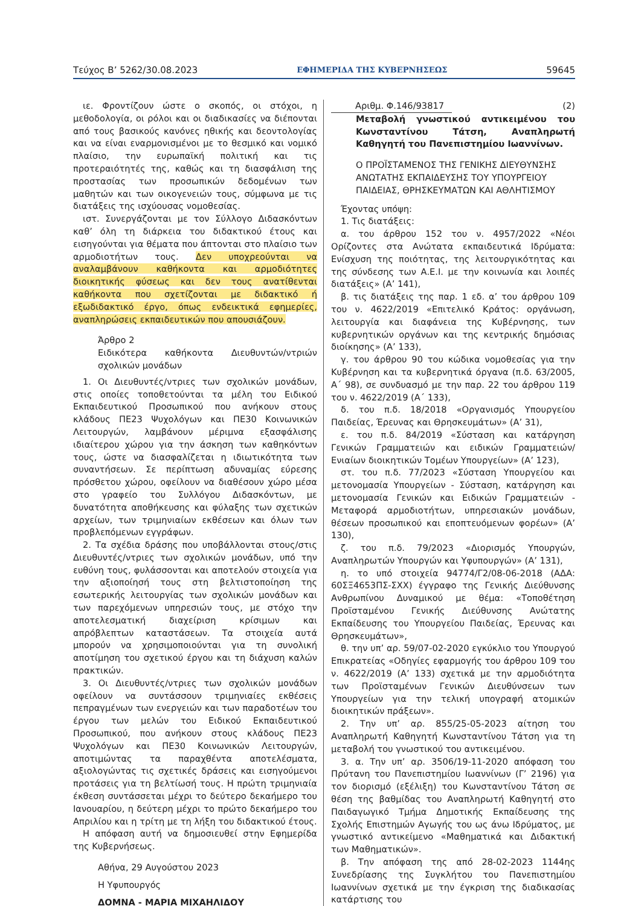Τεύχος Β’ 5262/30.08.2023 ΕΦΗΜΕΡΙΔΑ ΤΗΣ ΚΥΒΕΡΝΗΣΕΩΣ 59645
ιε. Φροντίζουν ώστε ο σκοπός, οι στόχοι, η μεθοδολογία, οι ρόλοι και οι διαδικασίες να διέπονται από τους βασικούς κανόνες ηθικής και δεοντολογίας και να είναι εναρμονισμένοι με το θεσμικό και νομικό πλαίσιο, την ευρωπαϊκή πολιτική και τις προτεραιότητές της, καθώς και τη διασφάλιση της προστασίας των προσωπικών δεδομένων των μαθητών και των οικογενειών τους, σύμφωνα με τις διατάξεις της ισχύουσας νομοθεσίας.
ιστ. Συνεργάζονται με τον Σύλλογο Διδασκόντων καθ’ όλη τη διάρκεια του διδακτικού έτους και εισηγούνται για θέματα που άπτονται στο πλαίσιο των αρμοδιοτήτων τους. Δεν υποχρεούνται να αναλαμβάνουν καθήκοντα και αρμοδιότητες διοικητικής φύσεως και δεν τους ανατίθενται καθήκοντα που σχετίζονται με διδακτικό ή εξωδιδακτικό έργο, όπως ενδεικτικά εφημερίες, αναπληρώσεις εκπαιδευτικών που απουσιάζουν.
Άρθρο 2
Ειδικότερα καθήκοντα Διευθυντών/ντριών σχολικών μονάδων
1. Οι Διευθυντές/ντριες των σχολικών μονάδων, στις οποίες τοποθετούνται τα μέλη του Ειδικού Εκπαιδευτικού Προσωπικού που ανήκουν στους κλάδους ΠΕ23 Ψυχολόγων και ΠΕ30 Κοινωνικών Λειτουργών, λαμβάνουν μέριμνα εξασφάλισης ιδιαίτερου χώρου για την άσκηση των καθηκόντων τους, ώστε να διασφαλίζεται η ιδιωτικότητα των συναντήσεων. Σε περίπτωση αδυναμίας εύρεσης πρόσθετου χώρου, οφείλουν να διαθέσουν χώρο μέσα στο γραφείο του Συλλόγου Διδασκόντων, με δυνατότητα αποθήκευσης και φύλαξης των σχετικών αρχείων, των τριμηνιαίων εκθέσεων και όλων των προβλεπόμενων εγγράφων.
2. Τα σχέδια δράσης που υποβάλλονται στους/στις Διευθυντές/ντριες των σχολικών μονάδων, υπό την ευθύνη τους, φυλάσσονται και αποτελούν στοιχεία για την αξιοποίησή τους στη βελτιστοποίηση της εσωτερικής λειτουργίας των σχολικών μονάδων και των παρεχόμενων υπηρεσιών τους, με στόχο την αποτελεσματική διαχείριση κρίσιμων και απρόβλεπτων καταστάσεων. Τα στοιχεία αυτά μπορούν να χρησιμοποιούνται για τη συνολική αποτίμηση του σχετικού έργου και τη διάχυση καλών πρακτικών.
3. Οι Διευθυντές/ντριες των σχολικών μονάδων οφείλουν να συντάσσουν τριμηνιαίες εκθέσεις πεπραγμένων των ενεργειών και των παραδοτέων του έργου των μελών του Ειδικού Εκπαιδευτικού Προσωπικού, που ανήκουν στους κλάδους ΠΕ23 Ψυχολόγων και ΠΕ30 Κοινωνικών Λειτουργών, αποτιμώντας τα παραχθέντα αποτελέσματα, αξιολογώντας τις σχετικές δράσεις και εισηγούμενοι προτάσεις για τη βελτίωσή τους. Η πρώτη τριμηνιαία έκθεση συντάσσεται μέχρι το δεύτερο δεκαήμερο του Ιανουαρίου, η δεύτερη μέχρι το πρώτο δεκαήμερο του Απριλίου και η τρίτη με τη λήξη του διδακτικού έτους.
Η απόφαση αυτή να δημοσιευθεί στην Εφημερίδα της Κυβερνήσεως.
Αθήνα, 29 Αυγούστου 2023
Η Υφυπουργός
ΔΟΜΝΑ - ΜΑΡΙΑ ΜΙΧΑΗΛΙΔΟΥ
Αριθμ. Φ.146/93817 (2)
Μεταβολή γνωστικού αντικειμένου του Κωνσταντίνου Τάτση, Αναπληρωτή Καθηγητή του Πανεπιστημίου Ιωαννίνων.
Ο ΠΡΟΪΣΤΑΜΕΝΟΣ ΤΗΣ ΓΕΝΙΚΗΣ ΔΙΕΥΘΥΝΣΗΣ ΑΝΩΤΑΤΗΣ ΕΚΠΑΙΔΕΥΣΗΣ ΤΟΥ ΥΠΟΥΡΓΕΙΟΥ ΠΑΙΔΕΙΑΣ, ΘΡΗΣΚΕΥΜΑΤΩΝ ΚΑΙ ΑΘΛΗΤΙΣΜΟΥ
Έχοντας υπόψη:
1. Τις διατάξεις:
α. του άρθρου 152 του ν. 4957/2022 «Νέοι Ορίζοντες στα Ανώτατα εκπαιδευτικά Ιδρύματα: Ενίσχυση της ποιότητας, της λειτουργικότητας και της σύνδεσης των Α.Ε.Ι. με την κοινωνία και λοιπές διατάξεις» (Α’ 141),
β. τις διατάξεις της παρ. 1 εδ. α’ του άρθρου 109 του ν. 4622/2019 «Επιτελικό Κράτος: οργάνωση, λειτουργία και διαφάνεια της Κυβέρνησης, των κυβερνητικών οργάνων και της κεντρικής δημόσιας διοίκησης» (Α’ 133),
γ. του άρθρου 90 του κώδικα νομοθεσίας για την Κυβέρνηση και τα κυβερνητικά όργανα (π.δ. 63/2005, Α΄ 98), σε συνδυασμό με την παρ. 22 του άρθρου 119 του ν. 4622/2019 (Α΄ 133),
δ. του π.δ. 18/2018 «Οργανισμός Υπουργείου Παιδείας, Έρευνας και Θρησκευμάτων» (Α’ 31),
ε. του π.δ. 84/2019 «Σύσταση και κατάργηση Γενικών Γραμματειών και ειδικών Γραμματειών/Ενιαίων διοικητικών Τομέων Υπουργείων» (Α’ 123),
στ. του π.δ. 77/2023 «Σύσταση Υπουργείου και μετονομασία Υπουργείων - Σύσταση, κατάργηση και μετονομασία Γενικών και Ειδικών Γραμματειών - Μεταφορά αρμοδιοτήτων, υπηρεσιακών μονάδων, θέσεων προσωπικού και εποπτευόμενων φορέων» (Α’ 130),
ζ. του π.δ. 79/2023 «Διορισμός Υπουργών, Αναπληρωτών Υπουργών και Υφυπουργών» (Α’ 131),
η. το υπό στοιχεία 94774/Γ2/08-06-2018 (ΑΔΑ: 60ΣΞ4653ΠΣ-ΣΧΧ) έγγραφο της Γενικής Διεύθυνσης Ανθρωπίνου Δυναμικού με θέμα: «Τοποθέτηση Προϊσταμένου Γενικής Διεύθυνσης Ανώτατης Εκπαίδευσης του Υπουργείου Παιδείας, Έρευνας και Θρησκευμάτων»,
θ. την υπ’ αρ. 59/07-02-2020 εγκύκλιο του Υπουργού Επικρατείας «Οδηγίες εφαρμογής του άρθρου 109 του ν. 4622/2019 (Α’ 133) σχετικά με την αρμοδιότητα των Προϊσταμένων Γενικών Διευθύνσεων των Υπουργείων για την τελική υπογραφή ατομικών διοικητικών πράξεων».
2. Την υπ’ αρ. 855/25-05-2023 αίτηση του Αναπληρωτή Καθηγητή Κωνσταντίνου Τάτση για τη μεταβολή του γνωστικού του αντικειμένου.
3. α. Την υπ’ αρ. 3506/19-11-2020 απόφαση του Πρύτανη του Πανεπιστημίου Ιωαννίνων (Γ’ 2196) για τον διορισμό (εξέλιξη) του Κωνσταντίνου Τάτση σε θέση της βαθμίδας του Αναπληρωτή Καθηγητή στο Παιδαγωγικό Τμήμα Δημοτικής Εκπαίδευσης της Σχολής Επιστημών Αγωγής του ως άνω Ιδρύματος, με γνωστικό αντικείμενο «Μαθηματικά και Διδακτική των Μαθηματικών».
β. Την απόφαση της από 28-02-2023 1144ης Συνεδρίασης της Συγκλήτου του Πανεπιστημίου Ιωαννίνων σχετικά με την έγκριση της διαδικασίας κατάρτισης του